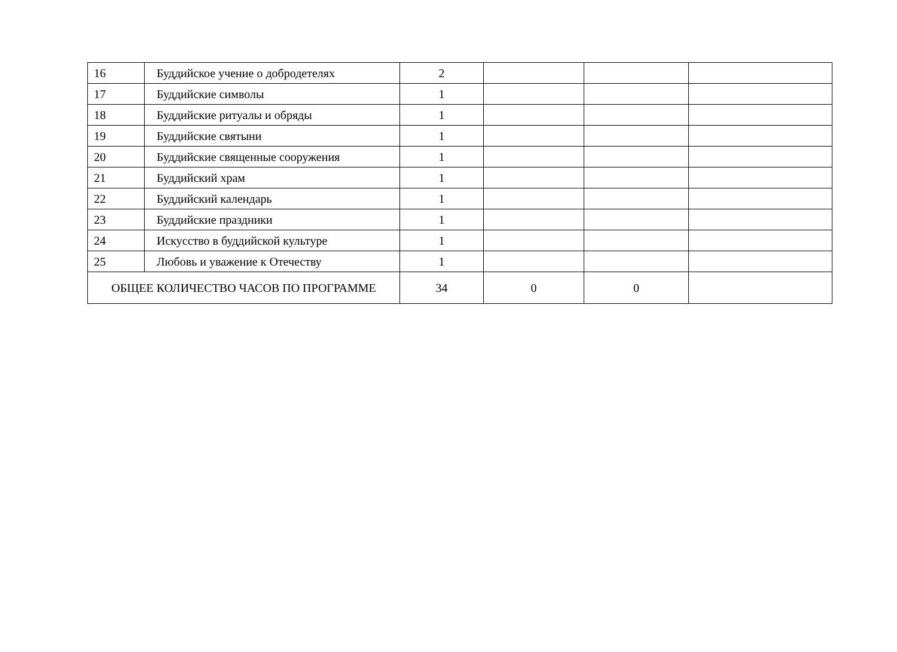| 16 | Буддийское учение о добродетелях | 2 | | | |
| 17 | Буддийские символы | 1 | | | |
| 18 | Буддийские ритуалы и обряды | 1 | | | |
| 19 | Буддийские святыни | 1 | | | |
| 20 | Буддийские священные сооружения | 1 | | | |
| 21 | Буддийский храм | 1 | | | |
| 22 | Буддийский календарь | 1 | | | |
| 23 | Буддийские праздники | 1 | | | |
| 24 | Искусство в буддийской культуре | 1 | | | |
| 25 | Любовь и уважение к Отечеству | 1 | | | |
| ОБЩЕЕ КОЛИЧЕСТВО ЧАСОВ ПО ПРОГРАММЕ | | 34 | 0 | 0 | |